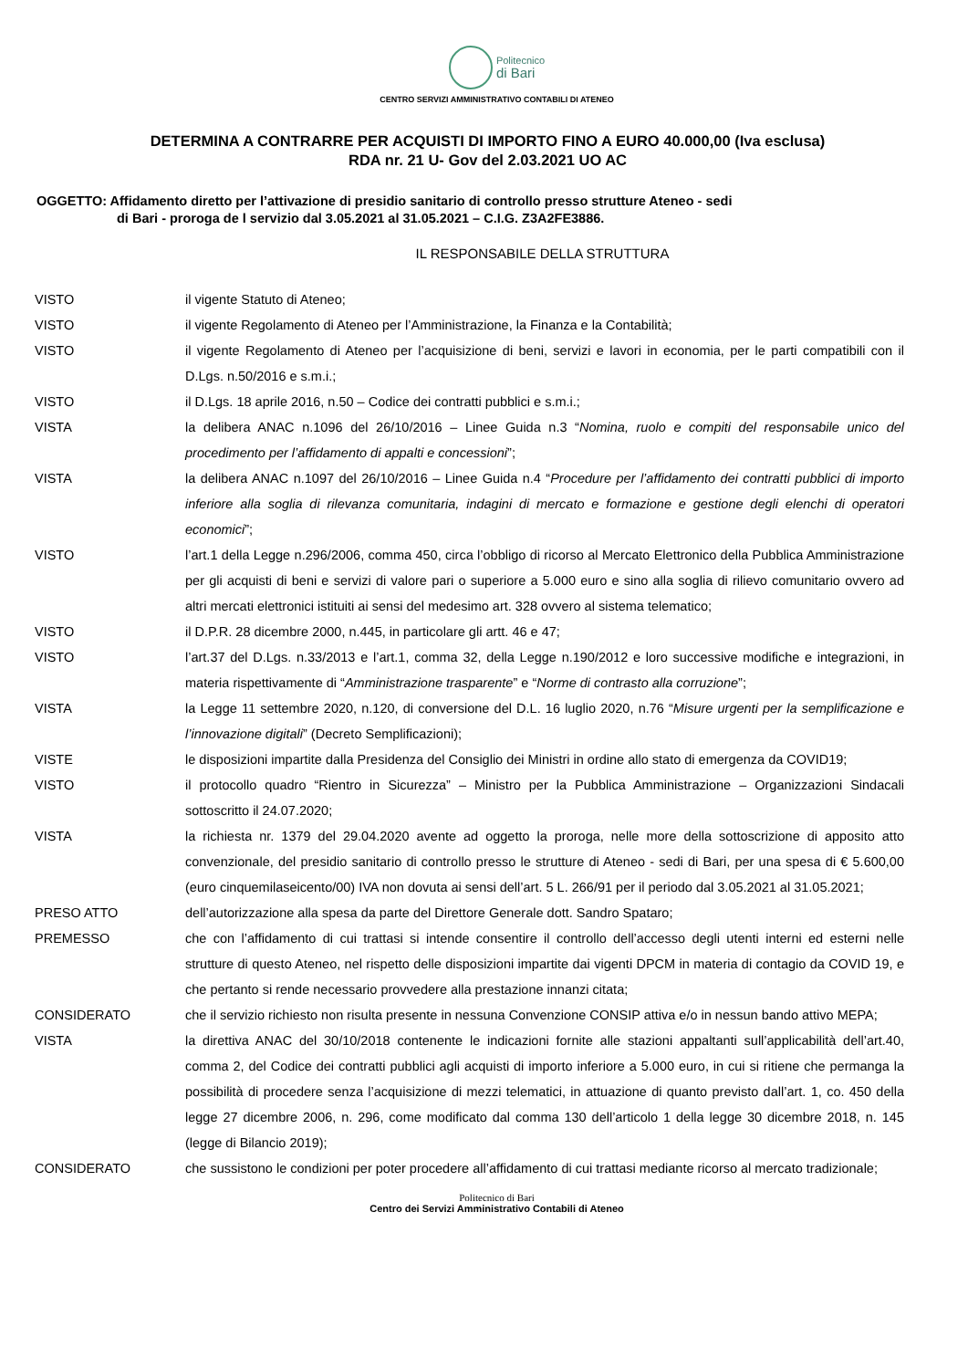Politecnico
di Bari
CENTRO SERVIZI AMMINISTRATIVO CONTABILI DI ATENEO
DETERMINA A CONTRARRE PER ACQUISTI DI IMPORTO FINO A EURO 40.000,00 (Iva esclusa)
RDA nr. 21 U- Gov del 2.03.2021 UO AC
OGGETTO: Affidamento diretto per l’attivazione di presidio sanitario di controllo presso strutture Ateneo - sedi
di Bari - proroga de l servizio dal 3.05.2021 al 31.05.2021 – C.I.G. Z3A2FE3886.
IL RESPONSABILE DELLA STRUTTURA
VISTO il vigente Statuto di Ateneo;
VISTO il vigente Regolamento di Ateneo per l’Amministrazione, la Finanza e la Contabilità;
VISTO il vigente Regolamento di Ateneo per l’acquisizione di beni, servizi e lavori in economia, per le parti compatibili con il D.Lgs. n.50/2016 e s.m.i.;
VISTO il D.Lgs. 18 aprile 2016, n.50 – Codice dei contratti pubblici e s.m.i.;
VISTA la delibera ANAC n.1096 del 26/10/2016 – Linee Guida n.3 “Nomina, ruolo e compiti del responsabile unico del procedimento per l’affidamento di appalti e concessioni”;
VISTA la delibera ANAC n.1097 del 26/10/2016 – Linee Guida n.4 “Procedure per l’affidamento dei contratti pubblici di importo inferiore alla soglia di rilevanza comunitaria, indagini di mercato e formazione e gestione degli elenchi di operatori economici”;
VISTO l’art.1 della Legge n.296/2006, comma 450, circa l’obbligo di ricorso al Mercato Elettronico della Pubblica Amministrazione per gli acquisti di beni e servizi di valore pari o superiore a 5.000 euro e sino alla soglia di rilievo comunitario ovvero ad altri mercati elettronici istituiti ai sensi del medesimo art. 328 ovvero al sistema telematico;
VISTO il D.P.R. 28 dicembre 2000, n.445, in particolare gli artt. 46 e 47;
VISTO l’art.37 del D.Lgs. n.33/2013 e l’art.1, comma 32, della Legge n.190/2012 e loro successive modifiche e integrazioni, in materia rispettivamente di “Amministrazione trasparente” e “Norme di contrasto alla corruzione”;
VISTA la Legge 11 settembre 2020, n.120, di conversione del D.L. 16 luglio 2020, n.76 “Misure urgenti per la semplificazione e l’innovazione digitali” (Decreto Semplificazioni);
VISTE le disposizioni impartite dalla Presidenza del Consiglio dei Ministri in ordine allo stato di emergenza da COVID19;
VISTO il protocollo quadro “Rientro in Sicurezza” – Ministro per la Pubblica Amministrazione – Organizzazioni Sindacali sottoscritto il 24.07.2020;
VISTA la richiesta nr. 1379 del 29.04.2020 avente ad oggetto la proroga, nelle more della sottoscrizione di apposito atto convenzionale, del presidio sanitario di controllo presso le strutture di Ateneo - sedi di Bari, per una spesa di € 5.600,00 (euro cinquemilaseicento/00) IVA non dovuta ai sensi dell’art. 5 L. 266/91 per il periodo dal 3.05.2021 al 31.05.2021;
PRESO ATTO dell’autorizzazione alla spesa da parte del Direttore Generale dott. Sandro Spataro;
PREMESSO che con l’affidamento di cui trattasi si intende consentire il controllo dell’accesso degli utenti interni ed esterni nelle strutture di questo Ateneo, nel rispetto delle disposizioni impartite dai vigenti DPCM in materia di contagio da COVID 19, e che pertanto si rende necessario provvedere alla prestazione innanzi citata;
CONSIDERATO che il servizio richiesto non risulta presente in nessuna Convenzione CONSIP attiva e/o in nessun bando attivo MEPA;
VISTA la direttiva ANAC del 30/10/2018 contenente le indicazioni fornite alle stazioni appaltanti sull’applicabilità dell’art.40, comma 2, del Codice dei contratti pubblici agli acquisti di importo inferiore a 5.000 euro, in cui si ritiene che permanga la possibilità di procedere senza l’acquisizione di mezzi telematici, in attuazione di quanto previsto dall’art. 1, co. 450 della legge 27 dicembre 2006, n. 296, come modificato dal comma 130 dell’articolo 1 della legge 30 dicembre 2018, n. 145 (legge di Bilancio 2019);
CONSIDERATO che sussistono le condizioni per poter procedere all’affidamento di cui trattasi mediante ricorso al mercato tradizionale;
Politecnico di Bari
Centro dei Servizi Amministrativo Contabili di Ateneo